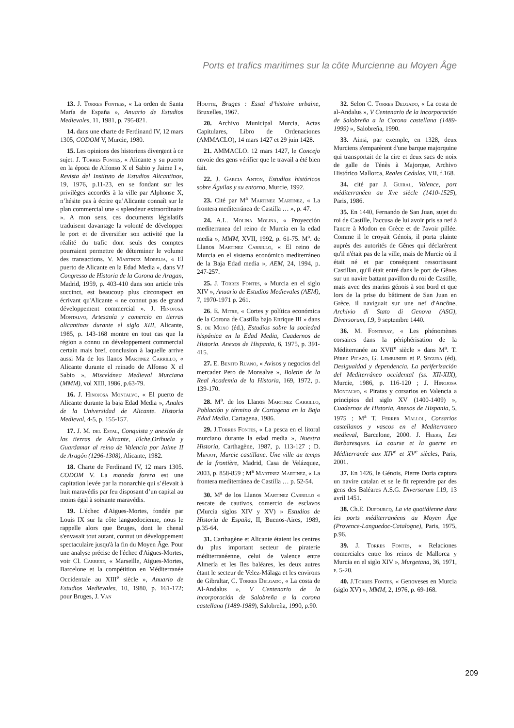Ports et trafics maritimes sur la côte Murcienne au Moyen Âge
13. J. Torres Fontess, « La orden de Santa María de España », Anuario de Estudios Medievales, 11, 1981, p. 795-821.
14. dans une charte de Ferdinand IV, 12 mars 1305, CODOM V, Murcie, 1980.
15. Les opinions des historiens divergent à ce sujet. J. Torres Fontes, « Alicante y su puerto en la época de Alfonso X el Sabio y Jaime I », Revista del Instituto de Estudios Alicantinos, 19, 1976, p.11-23, en se fondant sur les privilèges accordés à la ville par Alphonse X, n’hésite pas à écrire qu’Alicante connaît sur le plan commercial une « splendeur extraordinaire ». A mon sens, ces documents législatifs traduisent davantage la volonté de développer le port et de diversifier son activité que la réalité du trafic dont seuls des comptes pourraient permettre de déterminer le volume des transactions. V. Martinez Morelia, « El puerto de Alicante en la Edad Media », dans VI Congresso de Historia de la Corona de Aragan, Madrid, 1959, p. 403-410 dans son article très succinct, est beaucoup plus circonspect en écrivant qu'Alicante « ne connut pas de grand développement commercial ». J. Hinojosa Montalvo, Artesanía y comercio en tierras alicantinas durante el siglo XIII, Alicante, 1985, p. 143-168 montre en tout cas que la région a connu un développement commercial certain mais bref, conclusion à laquelle arrive aussi Ma de los llanos Martinez Carrillo, « Alicante durante el reinado de Alfonso X el Sabio », Miscelánea Medieval Murciana (MMM), vol XIII, 1986, p.63-79.
16. J. Hinojosa Montalvo, « El puerto de Alicante durante la baja Edad Media », Anales de la Universidad de Alicante. Historia Medieval, 4-5, p. 155-157.
17. J. M. del Estal, Conquista y anexión de las tierras de Alicante, Elche,Orihuela y Guardamar al reino de Valencia por Jaime II de Aragón (1296-1308), Alicante, 1982.
18. Charte de Ferdinand IV, 12 mars 1305. CODOM V. La moneda forera est une capitation levée par la monarchie qui s’élevait à huit maravédis par feu disposant d’un capital au moins égal à soixante maravédis.
19. L'échec d'Aigues-Mortes, fondée par Louis IX sur la côte languedocienne, nous le rappelle alors que Bruges, dont le chenal s'envasait tout autant, connut un développement spectaculaire jusqu'à la fin du Moyen Âge. Pour une analyse précise de l'échec d'Aigues-Mortes, voir Cl. Carrere, « Marseille, Aigues-Mortes, Barcelone et la compétition en Méditerranée Occidentale au XIII<sup>e</sup> siècle », Anuario de Estudios Medievales, 10, 1980, p. 161-172; pour Bruges, J. Van
Houtte, Bruges : Essai d’histoire urbaine, Bruxelles, 1967.
20. Archivo Municipal Murcia, Actas Capitulares, Libro de Ordenaciones (AMMACLO), 14 mars 1427 et 29 juin 1428.
21. AMMACLO. 12 mars 1427, le Concejo envoie des gens vérifier que le travail a été bien fait.
22. J. Garcia Anton, Estudios históricos sobre Águilas y su entorno, Murcie, 1992.
23. Cité par M<sup>a</sup> Martinez Martinez, « La frontera mediterránea de Castilla … », p. 47.
24. A.L. Molina Molina, « Proyección mediterranea del reino de Murcia en la edad media », MMM, XVII, 1992, p. 61-75. M<sup>a</sup>. de Llanos Martinez Carrillo, « El reino de Murcia en el sistema económico mediterráneo de la Baja Edad media », AEM, 24, 1994, p. 247-257.
25. J. Torres Fontes, « Murcia en el siglo XIV », Anuario de Estudios Medievales (AEM), 7, 1970-1971 p. 261.
26. E. Mitre, « Cortes y política económica de la Corona de Castilla bajo Enrique III » dans S. de Moxó (éd.), Estudios sobre la sociedad hispánica en la Edad Media, Cuadernos de Historia. Anexos de Hispania, 6, 1975, p. 391-415.
27. E. Benito Ruano, « Avisos y negocios del mercader Pero de Monsalve », Boletin de la Real Academia de la Historia, 169, 1972, p. 139-170.
28. M<sup>a</sup>. de los Llanos Martinez Carrillo, Población y término de Cartagena en la Baja Edad Media, Cartagena, 1986.
29. J.Torres Fontes, « La pesca en el litoral murciano durante la edad media », Nuestra Historia, Carthagène, 1987, p. 113-127 ; D. Menjot, Murcie castillane. Une ville au temps de la frontière, Madrid, Casa de Velázquez, 2003, p. 858-859 ; M<sup>a</sup> Martinez Martinez, « La frontera mediterránea de Castilla … p. 52-54.
30. M<sup>a</sup> de los Llanos Martinez Carrillo « rescate de cautivos, comercio de esclavos (Murcia siglos XIV y XV) » Estudios de Historia de España, II, Buenos-Aires, 1989, p.35-64.
31. Carthagène et Alicante étaient les centres du plus important secteur de piraterie méditerranéenne, celui de Valence entre Almería et les îles baléares, les deux autres étant le secteur de Velez-Málaga et les environs de Gibraltar, C. Torres Delgado, « La costa de Al-Andalus », V Centenario de la incorporación de Salobreña a la corona castellana (1489-1989), Salobreña, 1990, p.90.
32. Selon C. Torres Delgado, « La costa de al-Andalus », V Centenario de la incorporación de Salobreña a la Corona castellana (1489-1999) », Salobreña, 1990.
33. Ainsi, par exemple, en 1328, deux Murciens s'emparèrent d'une barque majorquine qui transportait de la cire et deux sacs de noix de galle de Ténès à Majorque, Archivo Histórico Mallorca, Reales Cedulas, VII, f.168.
34. cité par J. Guiral, Valence, port méditerranéen au Xve siècle (1410-1525), Paris, 1986.
35. En 1440, Fernando de San Juan, sujet du roi de Castille, l'accusa de lui avoir pris sa nef à l'ancre à Modon en Grèce et de l'avoir pillée. Comme il le croyait Génois, il porta plainte auprès des autorités de Gênes qui déclarèrent qu'il n'était pas de la ville, mais de Murcie où il était né et par conséquent ressortissant Castillan, qu'il était entré dans le port de Gênes sur un navire battant pavillon du roi de Castille, mais avec des marins génois à son bord et que lors de la prise du bâtiment de San Juan en Grèce, il naviguait sur une nef d'Ancône, Archivio di Stato di Genova (ASG), Diversorum, f.9, 9 septembre 1440.
36. M. Fontenay, « Les phénomènes corsaires dans la périphérisation de la Méditerranée au XVII<sup>e</sup> siècle » dans M<sup>a</sup>. T. Pérez Picazo, G. Lemeunier et P. Segura (éd), Desigualdad y dependencia. La periferización del Mediterráneo occidental (ss. XII-XIX), Murcie, 1986, p. 116-120 ; J. Hinojosa Montalvo, « Piratas y corsarios en Valencia a principios del siglo XV (1400-1409) », Cuadernos de Historia, Anexos de Hispania, 5, 1975 ; M<sup>a</sup> T. Ferrer Mallol, Corsarios castellanos y vascos en el Mediterraneo medieval, Barcelone, 2000. J. Heers, Les Barbaresques. La course et la guerre en Méditerranée aux XIV<sup>e</sup> et XV<sup>e</sup> siècles, Paris, 2001.
37. En 1426, le Génois, Pierre Doria captura un navire catalan et se le fit reprendre par des gens des Baléares A.S.G. Diversorum f.19, 13 avril 1451.
38. Ch.E. Dufourcq, La vie quotidienne dans les ports méditerranéens au Moyen Âge (Provence-Languedoc-Catalogne), Paris, 1975, p.96.
39. J. Torres Fontes, « Relaciones comerciales entre los reinos de Mallorca y Murcia en el siglo XIV », Murgetana, 36, 1971, p. 5-20.
40. J.Torres Fontes, « Genoveses en Murcia (siglo XV) », MMM, 2, 1976, p. 69-168.
209